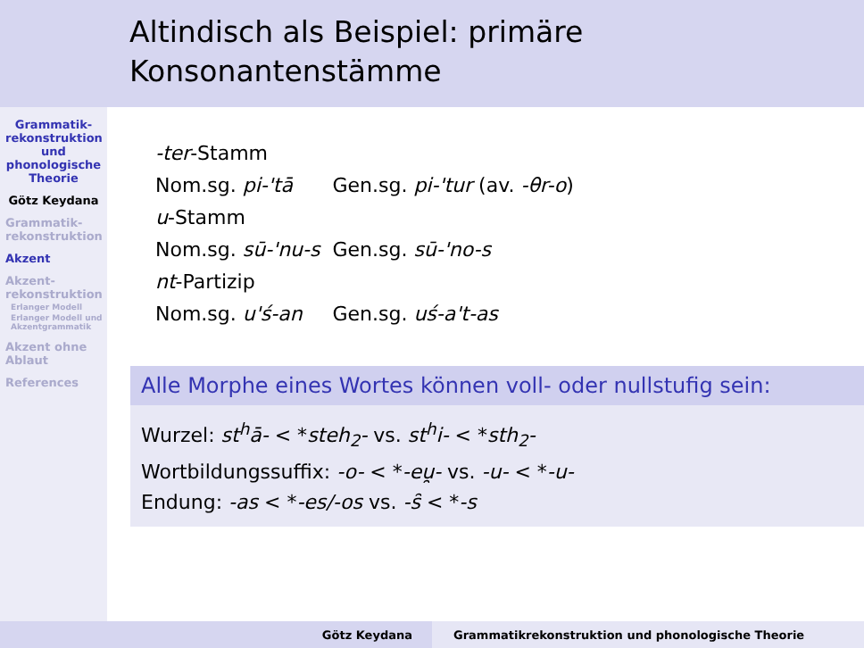Altindisch als Beispiel: primäre Konsonantenstämme
Grammatik-rekonstruktion und phonologische Theorie
Götz Keydana
Grammatik-rekonstruktion
Akzent
Akzent-rekonstruktion
Erlanger Modell
Erlanger Modell und Akzentgrammatik
Akzent ohne Ablaut
References
| -ter -Stamm | |
| Nom.sg. pi-'tā | Gen.sg. pi-'tur (av. -θr-o ) |
| u -Stamm | |
| Nom.sg. sū-'nu-s | Gen.sg. sū-'no-s |
| nt -Partizip | |
| Nom.sg. u'ś-an | Gen.sg. uś-a't-as |
Alle Morphe eines Wortes können voll- oder nullstufig sein:
Wurzel: st<sup>h</sup>ā- < *steh<sub>2</sub>- vs. st<sup>h</sup>i- < *sth<sub>2</sub>-
Wortbildungssuffix: -o- < *-eu̯- vs. -u- < *-u-
Endung: -as < *-es/-os vs. -s̑ < *-s
Götz Keydana Grammatikrekonstruktion und phonologische Theorie